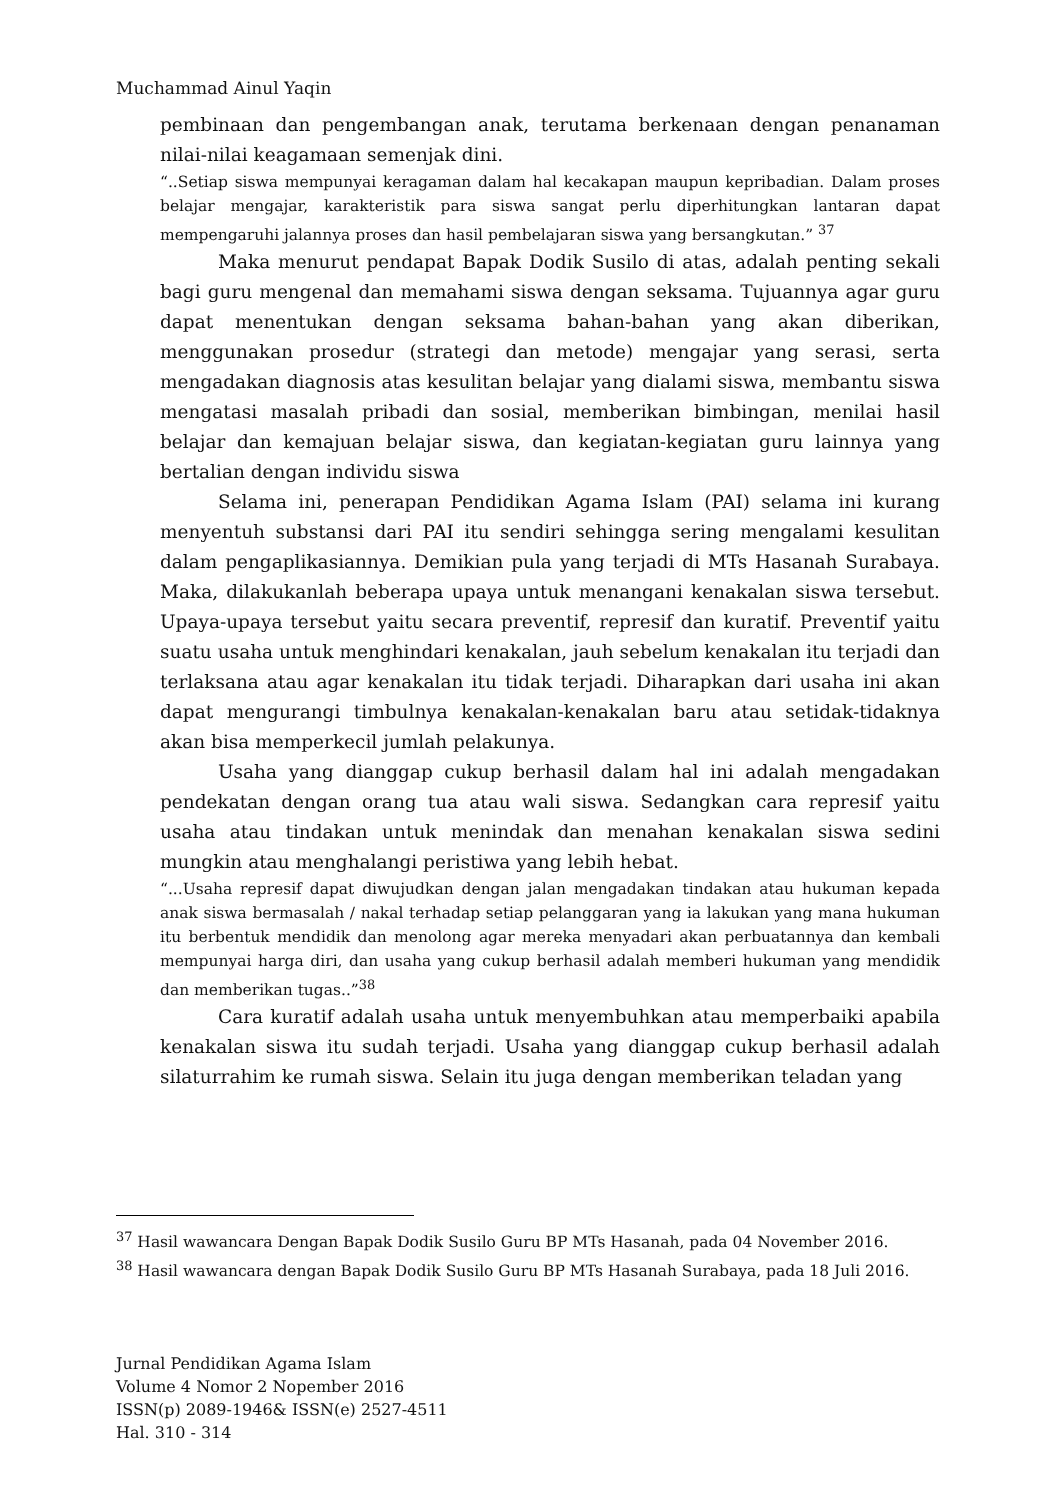Muchammad Ainul Yaqin
pembinaan dan pengembangan anak, terutama berkenaan dengan penanaman nilai-nilai keagamaan semenjak dini.
“..Setiap siswa mempunyai keragaman dalam hal kecakapan maupun kepribadian. Dalam proses belajar mengajar, karakteristik para siswa sangat perlu diperhitungkan lantaran dapat mempengaruhi jalannya proses dan hasil pembelajaran siswa yang bersangkutan.” <sup>37</sup>
Maka menurut pendapat Bapak Dodik Susilo di atas, adalah penting sekali bagi guru mengenal dan memahami siswa dengan seksama. Tujuannya agar guru dapat menentukan dengan seksama bahan-bahan yang akan diberikan, menggunakan prosedur (strategi dan metode) mengajar yang serasi, serta mengadakan diagnosis atas kesulitan belajar yang dialami siswa, membantu siswa mengatasi masalah pribadi dan sosial, memberikan bimbingan, menilai hasil belajar dan kemajuan belajar siswa, dan kegiatan-kegiatan guru lainnya yang bertalian dengan individu siswa
Selama ini, penerapan Pendidikan Agama Islam (PAI) selama ini kurang menyentuh substansi dari PAI itu sendiri sehingga sering mengalami kesulitan dalam pengaplikasiannya. Demikian pula yang terjadi di MTs Hasanah Surabaya. Maka, dilakukanlah beberapa upaya untuk menangani kenakalan siswa tersebut. Upaya-upaya tersebut yaitu secara preventif, represif dan kuratif. Preventif yaitu suatu usaha untuk menghindari kenakalan, jauh sebelum kenakalan itu terjadi dan terlaksana atau agar kenakalan itu tidak terjadi. Diharapkan dari usaha ini akan dapat mengurangi timbulnya kenakalan-kenakalan baru atau setidak-tidaknya akan bisa memperkecil jumlah pelakunya.
Usaha yang dianggap cukup berhasil dalam hal ini adalah mengadakan pendekatan dengan orang tua atau wali siswa. Sedangkan cara represif yaitu usaha atau tindakan untuk menindak dan menahan kenakalan siswa sedini mungkin atau menghalangi peristiwa yang lebih hebat.
“...Usaha represif dapat diwujudkan dengan jalan mengadakan tindakan atau hukuman kepada anak siswa bermasalah / nakal terhadap setiap pelanggaran yang ia lakukan yang mana hukuman itu berbentuk mendidik dan menolong agar mereka menyadari akan perbuatannya dan kembali mempunyai harga diri, dan usaha yang cukup berhasil adalah memberi hukuman yang mendidik dan memberikan tugas..”<sup>38</sup>
Cara kuratif adalah usaha untuk menyembuhkan atau memperbaiki apabila kenakalan siswa itu sudah terjadi. Usaha yang dianggap cukup berhasil adalah silaturrahim ke rumah siswa. Selain itu juga dengan memberikan teladan yang
<sup>37</sup> Hasil wawancara Dengan Bapak Dodik Susilo Guru BP MTs Hasanah, pada 04 November 2016.
<sup>38</sup> Hasil wawancara dengan Bapak Dodik Susilo Guru BP MTs Hasanah Surabaya, pada 18 Juli 2016.
Jurnal Pendidikan Agama Islam
Volume 4 Nomor 2 Nopember 2016
ISSN(p) 2089-1946& ISSN(e) 2527-4511
Hal. 310 - 314